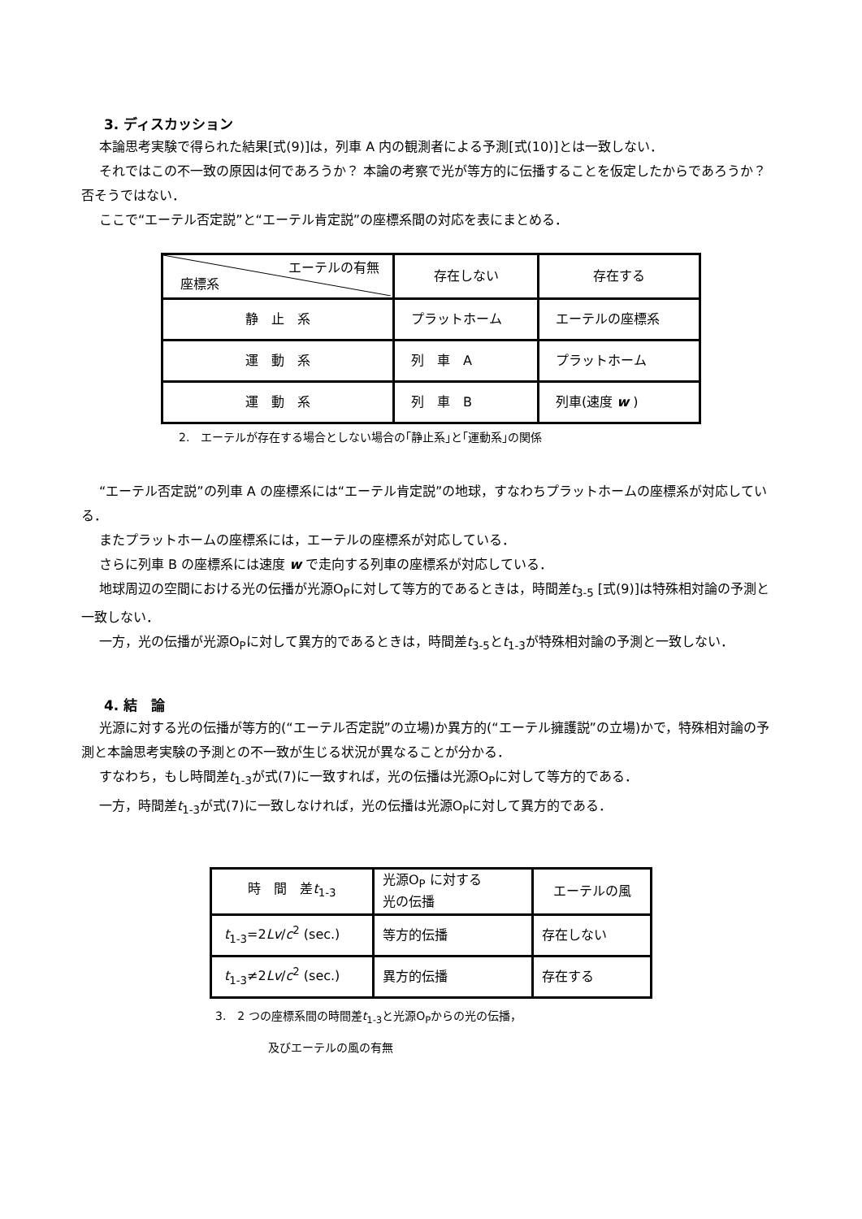3. ディスカッション
本論思考実験で得られた結果[式(9)]は，列車 A 内の観測者による予測[式(10)]とは一致しない．
それではこの不一致の原因は何であろうか？ 本論の考察で光が等方的に伝播することを仮定したからであろうか？ 否そうではない．
ここで“エーテル否定説”と“エーテル肯定説”の座標系間の対応を表にまとめる．
| エーテルの有無 座標系 | 存在しない | 存在する |
| 静 止 系 | プラットホーム | エーテルの座標系 |
| 運 動 系 | 列 車 A | プラットホーム |
| 運 動 系 | 列 車 B | 列車(速度 w ) |
2.　エーテルが存在する場合としない場合の｢静止系｣と｢運動系｣の関係
“エーテル否定説”の列車 A の座標系には“エーテル肯定説”の地球，すなわちプラットホームの座標系が対応している．
またプラットホームの座標系には，エーテルの座標系が対応している．
さらに列車 B の座標系には速度 w で走向する列車の座標系が対応している．
地球周辺の空間における光の伝播が光源O<sub>P</sub>に対して等方的であるときは，時間差t<sub>3-5</sub> [式(9)]は特殊相対論の予測と一致しない．
一方，光の伝播が光源O<sub>P</sub>に対して異方的であるときは，時間差t<sub>3-5</sub>とt<sub>1-3</sub>が特殊相対論の予測と一致しない．
4. 結　論
光源に対する光の伝播が等方的(“エーテル否定説”の立場)か異方的(“エーテル擁護説”の立場)かで，特殊相対論の予測と本論思考実験の予測との不一致が生じる状況が異なることが分かる．
すなわち，もし時間差t<sub>1-3</sub>が式(7)に一致すれば，光の伝播は光源O<sub>P</sub>に対して等方的である．
一方，時間差t<sub>1-3</sub>が式(7)に一致しなければ，光の伝播は光源O<sub>P</sub>に対して異方的である．
| 時 間 差 t<sub>1-3</sub> | 光源O<sub>P</sub> に対する 光の伝播 | エーテルの風 |
| t<sub>1-3</sub>=2 Lv / c<sup>2</sup> (sec.) | 等方的伝播 | 存在しない |
| t<sub>1-3</sub>≠2 Lv / c<sup>2</sup> (sec.) | 異方的伝播 | 存在する |
3.　2 つの座標系間の時間差t<sub>1-3</sub>と光源O<sub>P</sub>からの光の伝播，
及びエーテルの風の有無